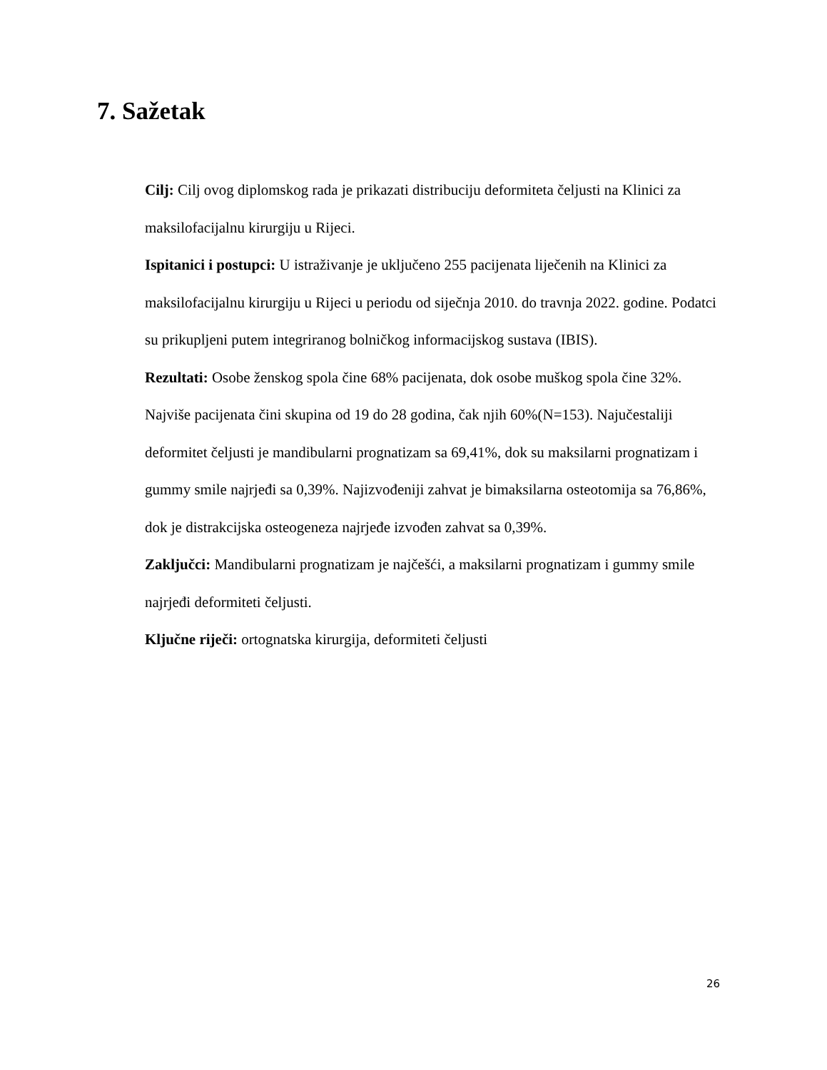7. Sažetak
Cilj: Cilj ovog diplomskog rada je prikazati distribuciju deformiteta čeljusti na Klinici za maksilofacijalnu kirurgiju u Rijeci.
Ispitanici i postupci: U istraživanje je uključeno 255 pacijenata liječenih na Klinici za maksilofacijalnu kirurgiju u Rijeci u periodu od siječnja 2010. do travnja 2022. godine. Podatci su prikupljeni putem integriranog bolničkog informacijskog sustava (IBIS).
Rezultati: Osobe ženskog spola čine 68% pacijenata, dok osobe muškog spola čine 32%. Najviše pacijenata čini skupina od 19 do 28 godina, čak njih 60%(N=153). Najučestaliji deformitet čeljusti je mandibularni prognatizam sa 69,41%, dok su maksilarni prognatizam i gummy smile najrjeđi sa 0,39%. Najizvođeniji zahvat je bimaksilarna osteotomija sa 76,86%, dok je distrakcijska osteogeneza najrjeđe izvođen zahvat sa 0,39%.
Zaključci: Mandibularni prognatizam je najčešći, a maksilarni prognatizam i gummy smile najrjeđi deformiteti čeljusti.
Ključne riječi: ortognatska kirurgija, deformiteti čeljusti
26